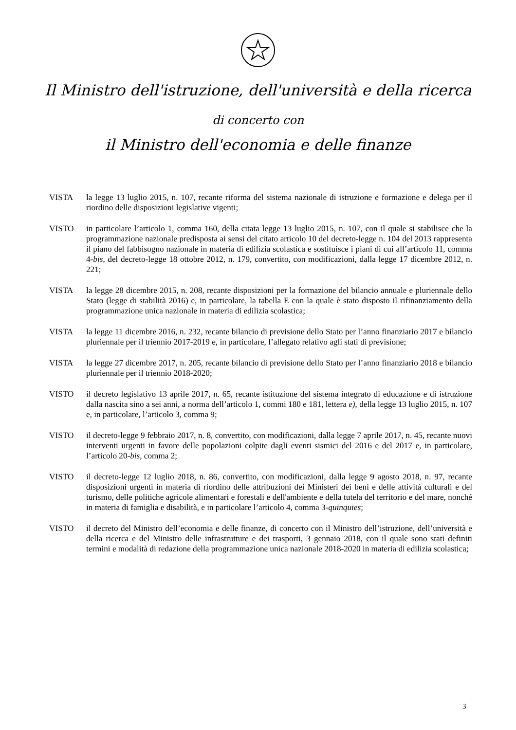Il Ministro dell'istruzione, dell'università e della ricerca
di concerto con
il Ministro dell'economia e delle finanze
VISTA la legge 13 luglio 2015, n. 107, recante riforma del sistema nazionale di istruzione e formazione e delega per il riordino delle disposizioni legislative vigenti;
VISTO in particolare l’articolo 1, comma 160, della citata legge 13 luglio 2015, n. 107, con il quale si stabilisce che la programmazione nazionale predisposta ai sensi del citato articolo 10 del decreto-legge n. 104 del 2013 rappresenta il piano del fabbisogno nazionale in materia di edilizia scolastica e sostituisce i piani di cui all’articolo 11, comma 4-bis, del decreto-legge 18 ottobre 2012, n. 179, convertito, con modificazioni, dalla legge 17 dicembre 2012, n. 221;
VISTA la legge 28 dicembre 2015, n. 208, recante disposizioni per la formazione del bilancio annuale e pluriennale dello Stato (legge di stabilità 2016) e, in particolare, la tabella E con la quale è stato disposto il rifinanziamento della programmazione unica nazionale in materia di edilizia scolastica;
VISTA la legge 11 dicembre 2016, n. 232, recante bilancio di previsione dello Stato per l’anno finanziario 2017 e bilancio pluriennale per il triennio 2017-2019 e, in particolare, l’allegato relativo agli stati di previsione;
VISTA la legge 27 dicembre 2017, n. 205, recante bilancio di previsione dello Stato per l’anno finanziario 2018 e bilancio pluriennale per il triennio 2018-2020;
VISTO il decreto legislativo 13 aprile 2017, n. 65, recante istituzione del sistema integrato di educazione e di istruzione dalla nascita sino a sei anni, a norma dell’articolo 1, commi 180 e 181, lettera e), della legge 13 luglio 2015, n. 107 e, in particolare, l’articolo 3, comma 9;
VISTO il decreto-legge 9 febbraio 2017, n. 8, convertito, con modificazioni, dalla legge 7 aprile 2017, n. 45, recante nuovi interventi urgenti in favore delle popolazioni colpite dagli eventi sismici del 2016 e del 2017 e, in particolare, l’articolo 20-bis, comma 2;
VISTO il decreto-legge 12 luglio 2018, n. 86, convertito, con modificazioni, dalla legge 9 agosto 2018, n. 97, recante disposizioni urgenti in materia di riordino delle attribuzioni dei Ministeri dei beni e delle attività culturali e del turismo, delle politiche agricole alimentari e forestali e dell'ambiente e della tutela del territorio e del mare, nonché in materia di famiglia e disabilità, e in particolare l’articolo 4, comma 3-quinquies;
VISTO il decreto del Ministro dell’economia e delle finanze, di concerto con il Ministro dell’istruzione, dell’università e della ricerca e del Ministro delle infrastrutture e dei trasporti, 3 gennaio 2018, con il quale sono stati definiti termini e modalità di redazione della programmazione unica nazionale 2018-2020 in materia di edilizia scolastica;
3